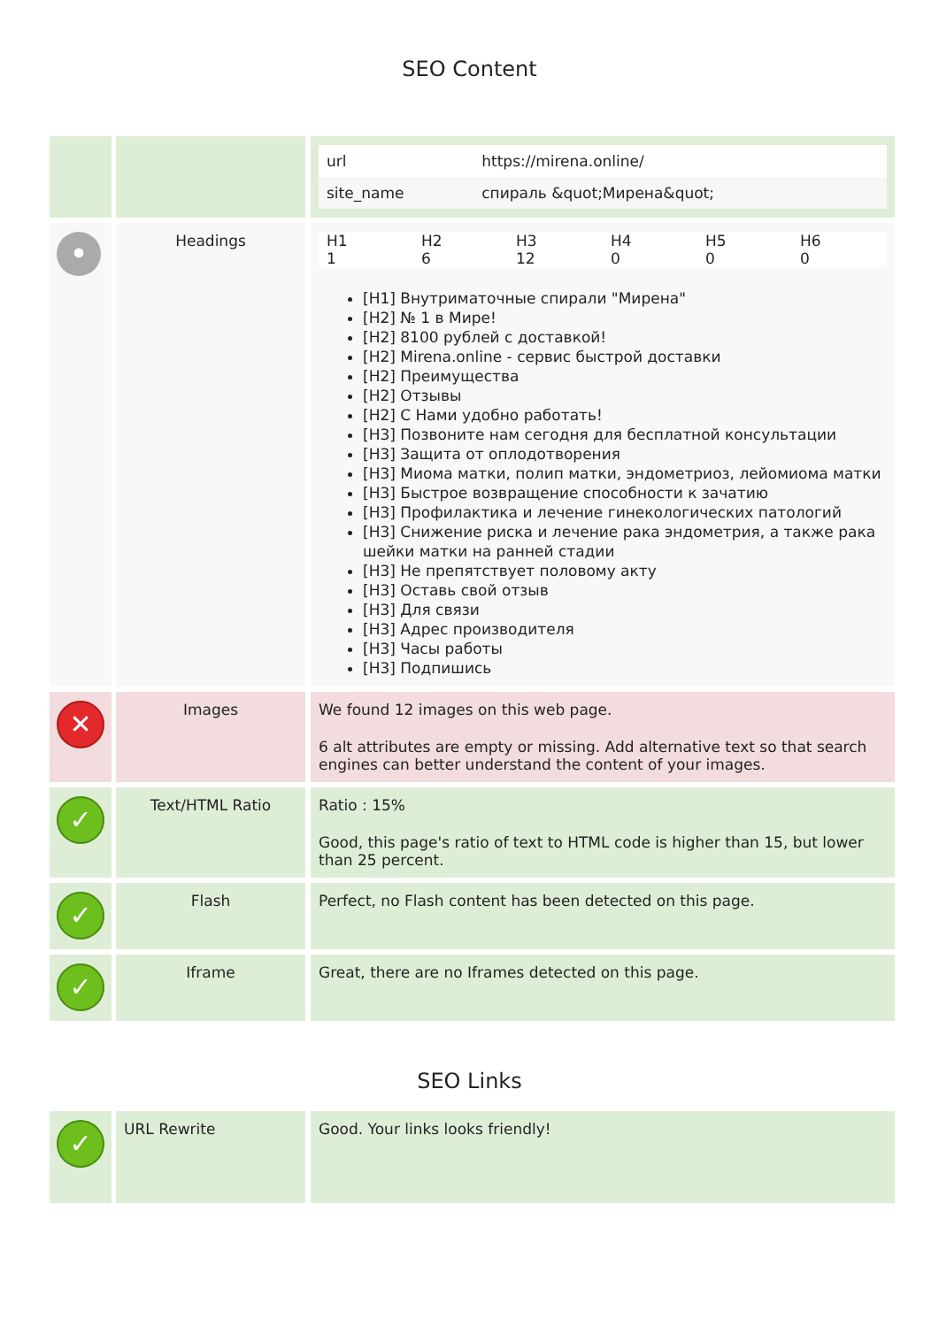SEO Content
| | | / url / https://mirena.online/ / / site_name / спираль &quot;Мирена&quot; / |
| • | Headings | / H1 / H2 / H3 / H4 / H5 / H6 / / --- / --- / --- / --- / --- / --- / / 1 / 6 / 12 / 0 / 0 / 0 / [H1] Внутриматочные спирали "Мирена" [H2] № 1 в Мире! [H2] 8100 рублей с доставкой! [H2] Mirena.online - сервис быстрой доставки [H2] Преимущества [H2] Отзывы [H2] С Нами удобно работать! [H3] Позвоните нам сегодня для бесплатной консультации [H3] Защита от оплодотворения [H3] Миома матки, полип матки, эндометриоз, лейомиома матки [H3] Быстрое возвращение способности к зачатию [H3] Профилактика и лечение гинекологических патологий [H3] Снижение риска и лечение рака эндометрия, а также рака шейки матки на ранней стадии [H3] Не препятствует половому акту [H3] Оставь свой отзыв [H3] Для связи [H3] Адрес производителя [H3] Часы работы [H3] Подпишись |
| ✕ | Images | We found 12 images on this web page. 6 alt attributes are empty or missing. Add alternative text so that search engines can better understand the content of your images. |
| ✓ | Text/HTML Ratio | Ratio : 15% Good, this page's ratio of text to HTML code is higher than 15, but lower than 25 percent. |
| ✓ | Flash | Perfect, no Flash content has been detected on this page. |
| ✓ | Iframe | Great, there are no Iframes detected on this page. |
SEO Links
| ✓ | URL Rewrite | Good. Your links looks friendly! |